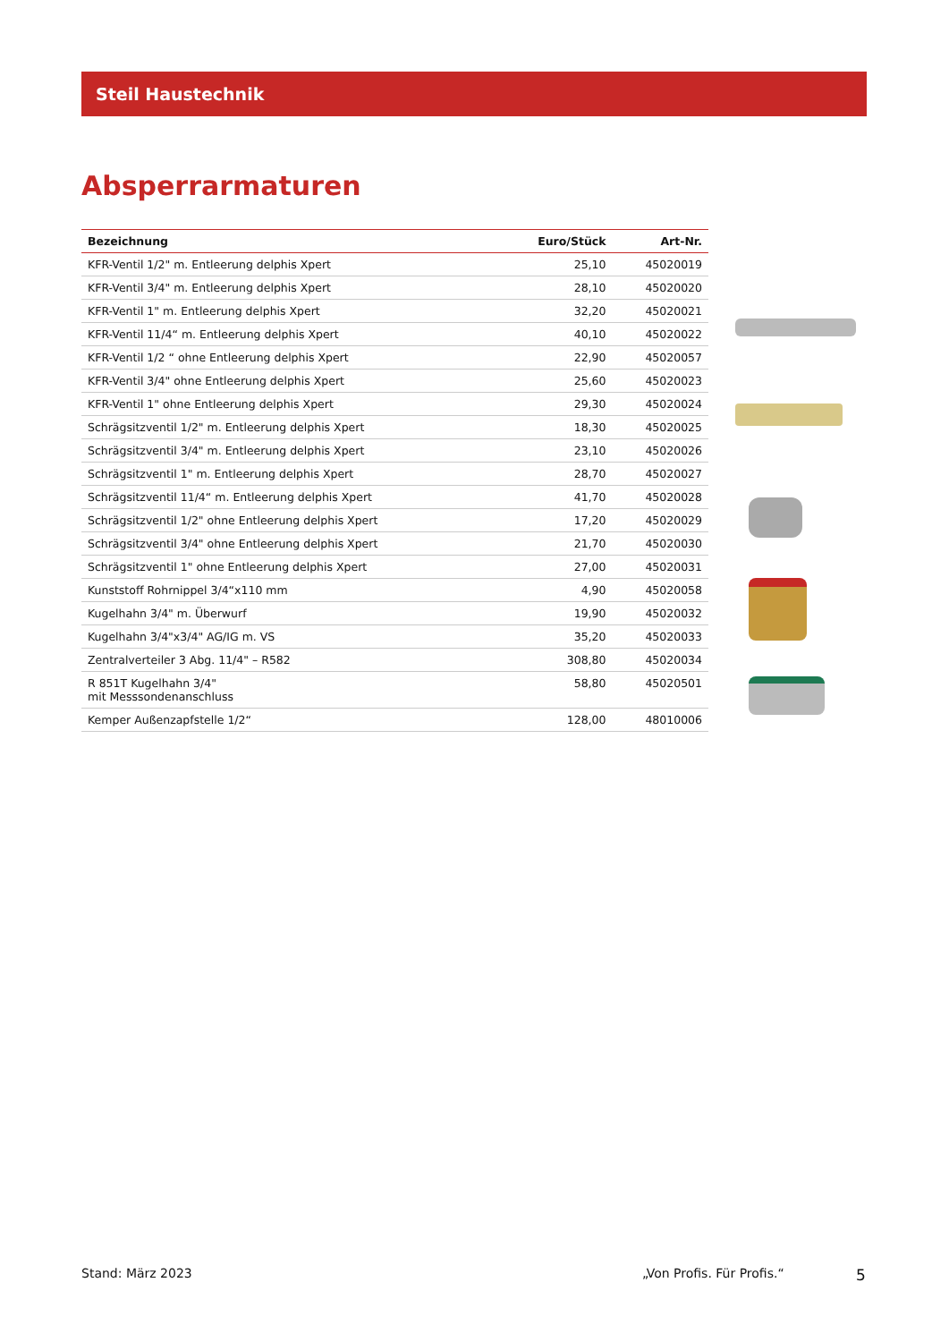Steil Haustechnik
Absperrarmaturen
| Bezeichnung | Euro/Stück | Art-Nr. |
| --- | --- | --- |
| KFR-Ventil 1/2" m. Entleerung delphis Xpert | 25,10 | 45020019 |
| KFR-Ventil 3/4" m. Entleerung delphis Xpert | 28,10 | 45020020 |
| KFR-Ventil 1" m. Entleerung delphis Xpert | 32,20 | 45020021 |
| KFR-Ventil 11/4“ m. Entleerung delphis Xpert | 40,10 | 45020022 |
| KFR-Ventil 1/2 “ ohne Entleerung delphis Xpert | 22,90 | 45020057 |
| KFR-Ventil 3/4" ohne Entleerung delphis Xpert | 25,60 | 45020023 |
| KFR-Ventil 1" ohne Entleerung delphis Xpert | 29,30 | 45020024 |
| Schrägsitzventil 1/2" m. Entleerung delphis Xpert | 18,30 | 45020025 |
| Schrägsitzventil 3/4" m. Entleerung delphis Xpert | 23,10 | 45020026 |
| Schrägsitzventil 1" m. Entleerung delphis Xpert | 28,70 | 45020027 |
| Schrägsitzventil 11/4“ m. Entleerung delphis Xpert | 41,70 | 45020028 |
| Schrägsitzventil 1/2" ohne Entleerung delphis Xpert | 17,20 | 45020029 |
| Schrägsitzventil 3/4" ohne Entleerung delphis Xpert | 21,70 | 45020030 |
| Schrägsitzventil 1" ohne Entleerung delphis Xpert | 27,00 | 45020031 |
| Kunststoff Rohrnippel 3/4“x110 mm | 4,90 | 45020058 |
| Kugelhahn 3/4" m. Überwurf | 19,90 | 45020032 |
| Kugelhahn 3/4"x3/4" AG/IG m. VS | 35,20 | 45020033 |
| Zentralverteiler 3 Abg. 11/4" – R582 | 308,80 | 45020034 |
| R 851T Kugelhahn 3/4" mit Messsondenanschluss | 58,80 | 45020501 |
| Kemper Außenzapfstelle 1/2“ | 128,00 | 48010006 |
Stand: März 2023 „Von Profis. Für Profis.“ 5